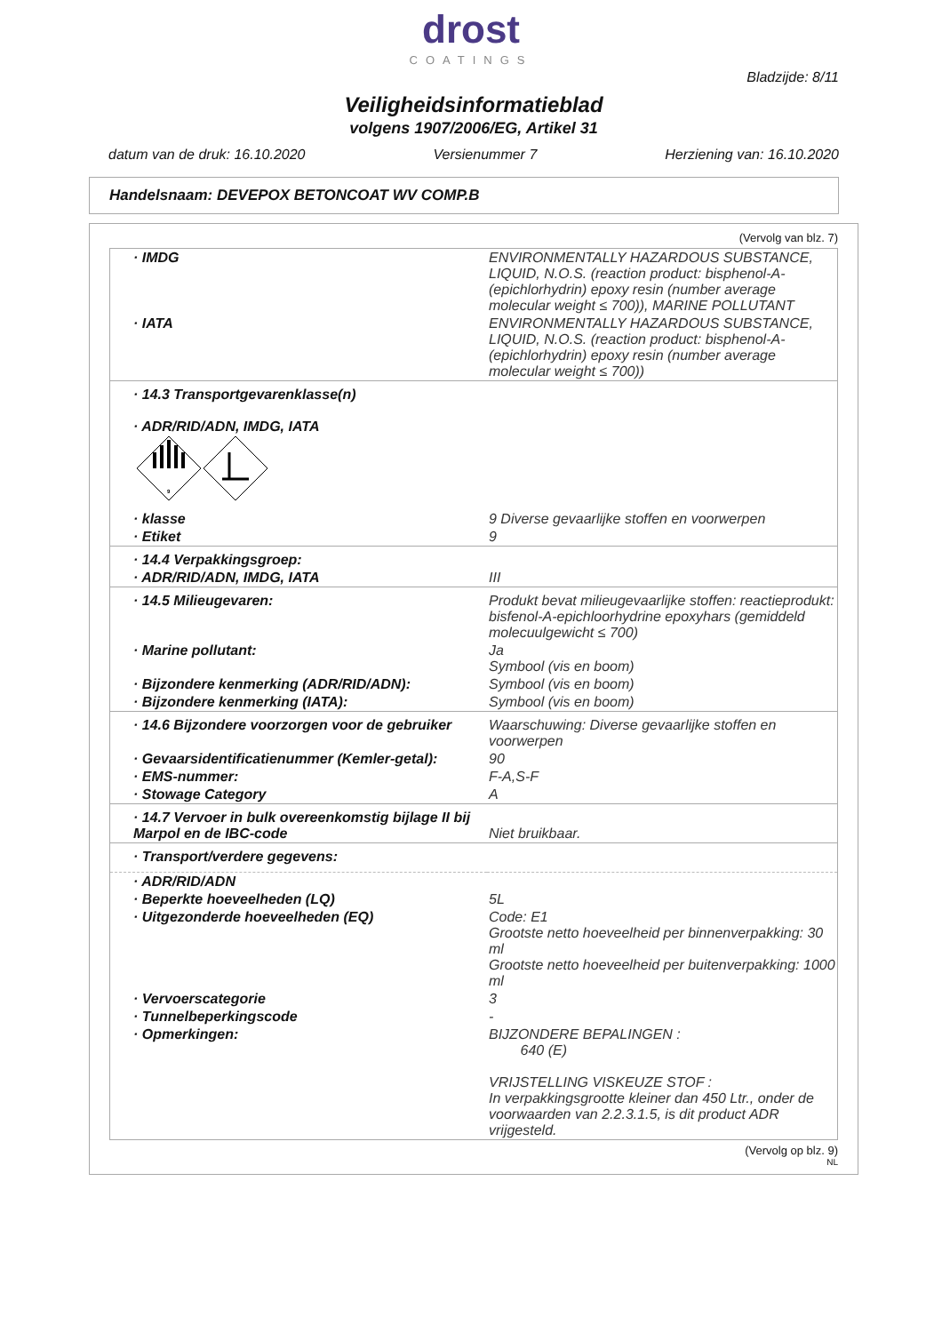drost
COATINGS
Bladzijde: 8/11
Veiligheidsinformatieblad
volgens 1907/2006/EG, Artikel 31
datum van de druk: 16.10.2020 Versienummer 7 Herziening van: 16.10.2020
Handelsnaam: DEVEPOX BETONCOAT WV COMP.B
(Vervolg van blz. 7)
| · IMDG | ENVIRONMENTALLY HAZARDOUS SUBSTANCE, LIQUID, N.O.S. (reaction product: bisphenol-A-(epichlorhydrin) epoxy resin (number average molecular weight ≤ 700)), MARINE POLLUTANT |
| · IATA | ENVIRONMENTALLY HAZARDOUS SUBSTANCE, LIQUID, N.O.S. (reaction product: bisphenol-A-(epichlorhydrin) epoxy resin (number average molecular weight ≤ 700)) |
| · 14.3 Transportgevarenklasse(n) · ADR/RID/ADN, IMDG, IATA 9 | |
| · klasse | 9 Diverse gevaarlijke stoffen en voorwerpen |
| · Etiket | 9 |
| · 14.4 Verpakkingsgroep: | |
| · ADR/RID/ADN, IMDG, IATA | III |
| · 14.5 Milieugevaren: | Produkt bevat milieugevaarlijke stoffen: reactieprodukt: bisfenol-A-epichloorhydrine epoxyhars (gemiddeld molecuulgewicht ≤ 700) |
| · Marine pollutant: | Ja Symbool (vis en boom) |
| · Bijzondere kenmerking (ADR/RID/ADN): | Symbool (vis en boom) |
| · Bijzondere kenmerking (IATA): | Symbool (vis en boom) |
| · 14.6 Bijzondere voorzorgen voor de gebruiker | Waarschuwing: Diverse gevaarlijke stoffen en voorwerpen |
| · Gevaarsidentificatienummer (Kemler-getal): | 90 |
| · EMS-nummer: | F-A,S-F |
| · Stowage Category | A |
| · 14.7 Vervoer in bulk overeenkomstig bijlage II bij Marpol en de IBC-code | Niet bruikbaar. |
| · Transport/verdere gegevens: | |
| · ADR/RID/ADN | |
| · Beperkte hoeveelheden (LQ) | 5L |
| · Uitgezonderde hoeveelheden (EQ) | Code: E1 Grootste netto hoeveelheid per binnenverpakking: 30 ml Grootste netto hoeveelheid per buitenverpakking: 1000 ml |
| · Vervoerscategorie | 3 |
| · Tunnelbeperkingscode | - |
| · Opmerkingen: | BIJZONDERE BEPALINGEN : 640 (E) VRIJSTELLING VISKEUZE STOF : In verpakkingsgrootte kleiner dan 450 Ltr., onder de voorwaarden van 2.2.3.1.5, is dit product ADR vrijgesteld. |
(Vervolg op blz. 9)
NL